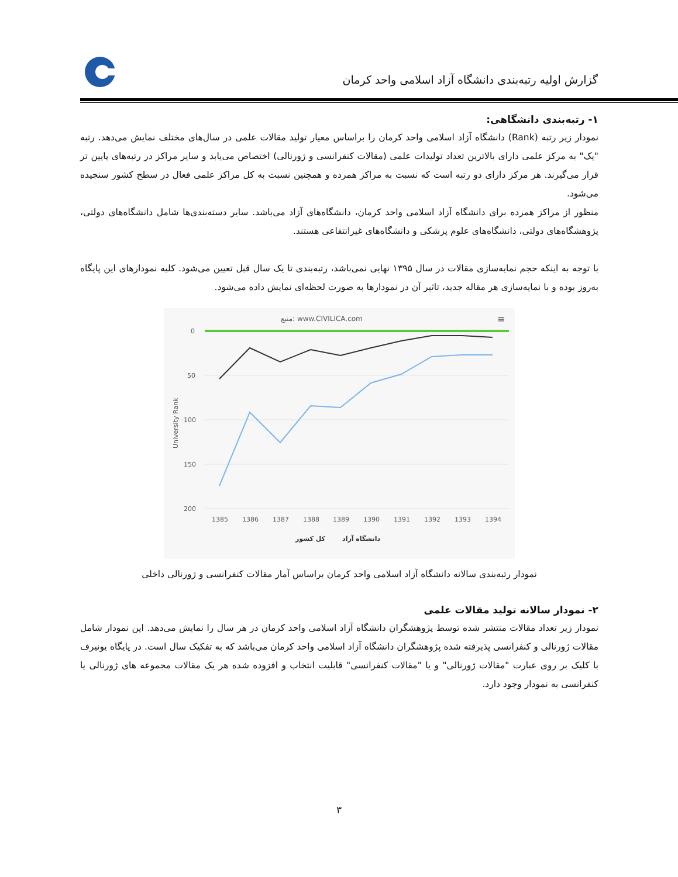گزارش اولیه رتبه‌بندی دانشگاه آزاد اسلامی واحد کرمان
۱- رتبه‌بندی دانشگاهی:
نمودار زیر رتبه (Rank) دانشگاه آزاد اسلامی واحد کرمان را براساس معیار تولید مقالات علمی در سال‌های مختلف نمایش می‌دهد. رتبه "یک" به مرکز علمی دارای بالاترین تعداد تولیدات علمی (مقالات کنفرانسی و ژورنالی) اختصاص می‌یابد و سایر مراکز در رتبه‌های پایین تر قرار می‌گیرند. هر مرکز دارای دو رتبه است که نسبت به مراکز همرده و همچنین نسبت به کل مراکز علمی فعال در سطح کشور سنجیده می‌شود.
منظور از مراکز همرده برای دانشگاه آزاد اسلامی واحد کرمان، دانشگاه‌های آزاد می‌باشد. سایر دسته‌بندی‌ها شامل دانشگاه‌های دولتی، پژوهشگاه‌های دولتی، دانشگاه‌های علوم پزشکی و دانشگاه‌های غیرانتفاعی هستند.
با توجه به اینکه حجم نمایه‌سازی مقالات در سال ۱۳۹۵ نهایی نمی‌باشد، رتبه‌بندی تا یک سال قبل تعیین می‌شود. کلیه نمودارهای این پایگاه به‌روز بوده و با نمایه‌سازی هر مقاله جدید، تاثیر آن در نمودارها به صورت لحظه‌ای نمایش داده می‌شود.
منبع: www.CIVILICA.com
≡
0
50
100
150
200
University Rank
1385
1386
1387
1388
1389
1390
1391
1392
1393
1394
کل کشور
دانشگاه آزاد
نمودار رتبه‌بندی سالانه دانشگاه آزاد اسلامی واحد کرمان براساس آمار مقالات کنفرانسی و ژورنالی داخلی
۲- نمودار سالانه تولید مقالات علمی
نمودار زیر تعداد مقالات منتشر شده توسط پژوهشگران دانشگاه آزاد اسلامی واحد کرمان در هر سال را نمایش می‌دهد. این نمودار شامل مقالات ژورنالی و کنفرانسی پذیرفته شده پژوهشگران دانشگاه آزاد اسلامی واحد کرمان می‌باشد که به تفکیک سال است. در پایگاه یونیرف با کلیک بر روی عبارت "مقالات ژورنالی" و یا "مقالات کنفرانسی" قابلیت انتخاب و افزوده شده هر یک مقالات مجموعه های ژورنالی یا کنفرانسی به نمودار وجود دارد.
۳